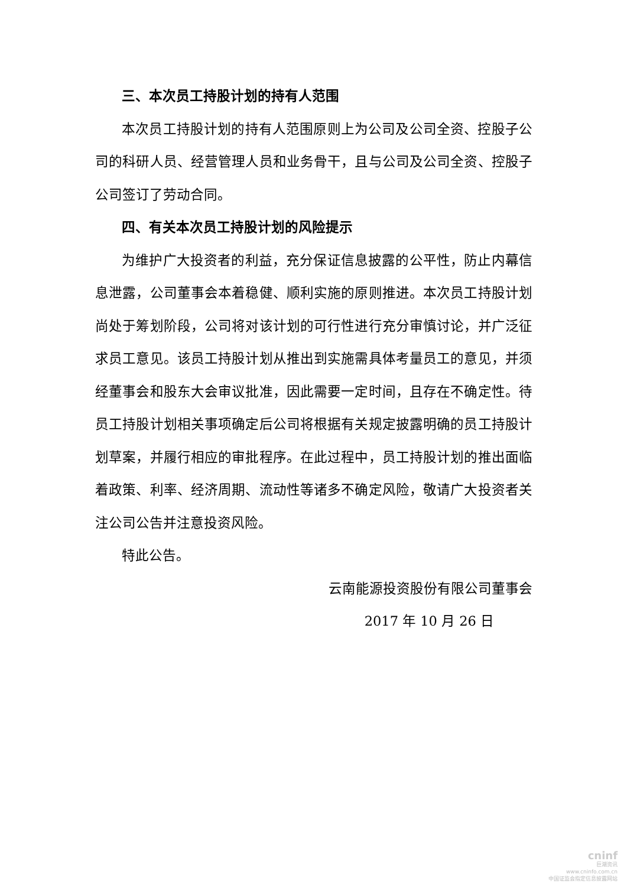三、本次员工持股计划的持有人范围
本次员工持股计划的持有人范围原则上为公司及公司全资、控股子公司的科研人员、经营管理人员和业务骨干，且与公司及公司全资、控股子公司签订了劳动合同。
四、有关本次员工持股计划的风险提示
为维护广大投资者的利益，充分保证信息披露的公平性，防止内幕信息泄露，公司董事会本着稳健、顺利实施的原则推进。本次员工持股计划尚处于筹划阶段，公司将对该计划的可行性进行充分审慎讨论，并广泛征求员工意见。该员工持股计划从推出到实施需具体考量员工的意见，并须经董事会和股东大会审议批准，因此需要一定时间，且存在不确定性。待员工持股计划相关事项确定后公司将根据有关规定披露明确的员工持股计划草案，并履行相应的审批程序。在此过程中，员工持股计划的推出面临着政策、利率、经济周期、流动性等诸多不确定风险，敬请广大投资者关注公司公告并注意投资风险。
特此公告。
云南能源投资股份有限公司董事会
2017 年 10 月 26 日
cninf
巨潮资讯
www.cninfo.com.cn
中国证监会指定信息披露网站